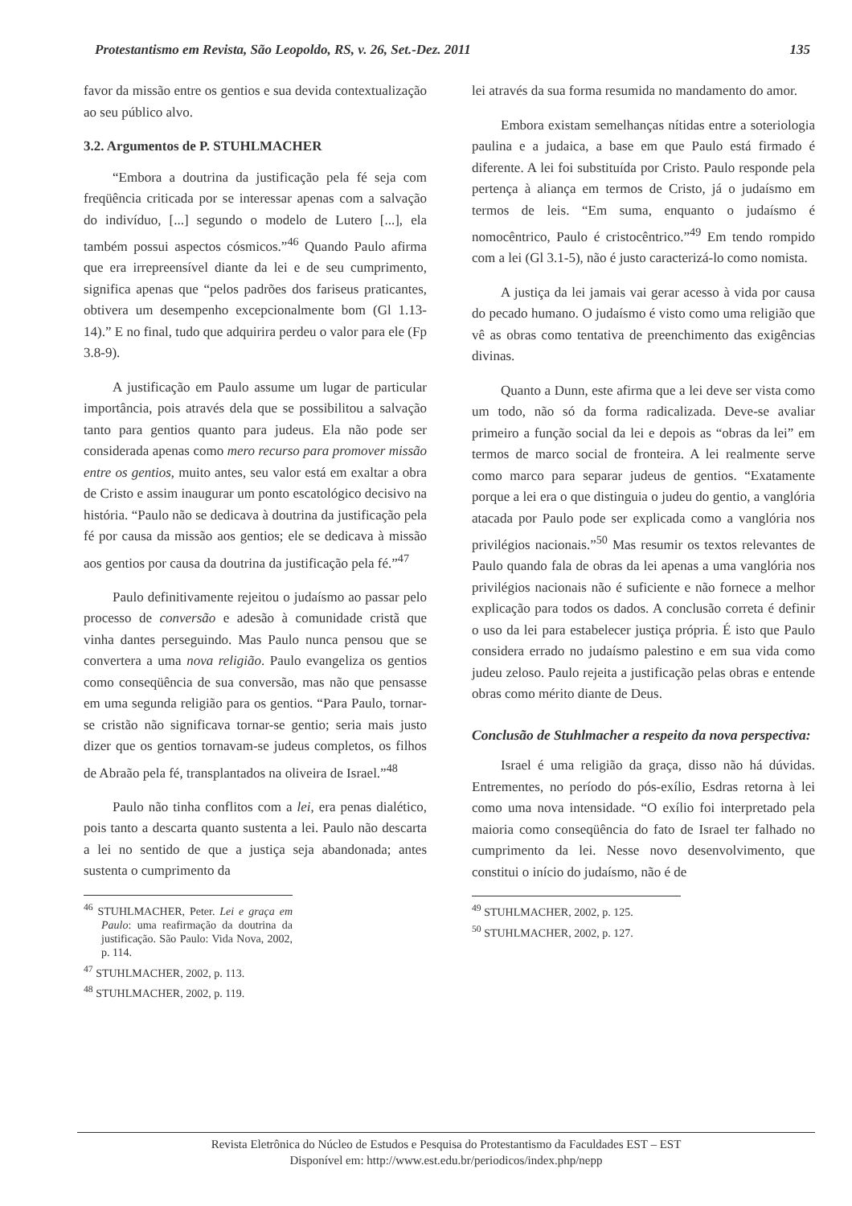Protestantismo em Revista, São Leopoldo, RS, v. 26, Set.-Dez. 2011 135
favor da missão entre os gentios e sua devida contextualização ao seu público alvo.
3.2. Argumentos de P. STUHLMACHER
“Embora a doutrina da justificação pela fé seja com freqüência criticada por se interessar apenas com a salvação do indivíduo, [...] segundo o modelo de Lutero [...], ela também possui aspectos cósmicos.”<sup>46</sup> Quando Paulo afirma que era irrepreensível diante da lei e de seu cumprimento, significa apenas que “pelos padrões dos fariseus praticantes, obtivera um desempenho excepcionalmente bom (Gl 1.13-14).” E no final, tudo que adquirira perdeu o valor para ele (Fp 3.8-9).
A justificação em Paulo assume um lugar de particular importância, pois através dela que se possibilitou a salvação tanto para gentios quanto para judeus. Ela não pode ser considerada apenas como mero recurso para promover missão entre os gentios, muito antes, seu valor está em exaltar a obra de Cristo e assim inaugurar um ponto escatológico decisivo na história. “Paulo não se dedicava à doutrina da justificação pela fé por causa da missão aos gentios; ele se dedicava à missão aos gentios por causa da doutrina da justificação pela fé.”<sup>47</sup>
Paulo definitivamente rejeitou o judaísmo ao passar pelo processo de conversão e adesão à comunidade cristã que vinha dantes perseguindo. Mas Paulo nunca pensou que se convertera a uma nova religião. Paulo evangeliza os gentios como conseqüência de sua conversão, mas não que pensasse em uma segunda religião para os gentios. “Para Paulo, tornar-se cristão não significava tornar-se gentio; seria mais justo dizer que os gentios tornavam-se judeus completos, os filhos de Abraão pela fé, transplantados na oliveira de Israel.”<sup>48</sup>
Paulo não tinha conflitos com a lei, era penas dialético, pois tanto a descarta quanto sustenta a lei. Paulo não descarta a lei no sentido de que a justiça seja abandonada; antes sustenta o cumprimento da
<sup>46</sup> STUHLMACHER, Peter. Lei e graça em Paulo: uma reafirmação da doutrina da justificação. São Paulo: Vida Nova, 2002, p. 114.
<sup>47</sup> STUHLMACHER, 2002, p. 113.
<sup>48</sup> STUHLMACHER, 2002, p. 119.
lei através da sua forma resumida no mandamento do amor.
Embora existam semelhanças nítidas entre a soteriologia paulina e a judaica, a base em que Paulo está firmado é diferente. A lei foi substituída por Cristo. Paulo responde pela pertença à aliança em termos de Cristo, já o judaísmo em termos de leis. “Em suma, enquanto o judaísmo é nomocêntrico, Paulo é cristocêntrico.”<sup>49</sup> Em tendo rompido com a lei (Gl 3.1-5), não é justo caracterizá-lo como nomista.
A justiça da lei jamais vai gerar acesso à vida por causa do pecado humano. O judaísmo é visto como uma religião que vê as obras como tentativa de preenchimento das exigências divinas.
Quanto a Dunn, este afirma que a lei deve ser vista como um todo, não só da forma radicalizada. Deve-se avaliar primeiro a função social da lei e depois as “obras da lei” em termos de marco social de fronteira. A lei realmente serve como marco para separar judeus de gentios. “Exatamente porque a lei era o que distinguia o judeu do gentio, a vanglória atacada por Paulo pode ser explicada como a vanglória nos privilégios nacionais.”<sup>50</sup> Mas resumir os textos relevantes de Paulo quando fala de obras da lei apenas a uma vanglória nos privilégios nacionais não é suficiente e não fornece a melhor explicação para todos os dados. A conclusão correta é definir o uso da lei para estabelecer justiça própria. É isto que Paulo considera errado no judaísmo palestino e em sua vida como judeu zeloso. Paulo rejeita a justificação pelas obras e entende obras como mérito diante de Deus.
Conclusão de Stuhlmacher a respeito da nova perspectiva:
Israel é uma religião da graça, disso não há dúvidas. Entrementes, no período do pós-exílio, Esdras retorna à lei como uma nova intensidade. “O exílio foi interpretado pela maioria como conseqüência do fato de Israel ter falhado no cumprimento da lei. Nesse novo desenvolvimento, que constitui o início do judaísmo, não é de
<sup>49</sup> STUHLMACHER, 2002, p. 125.
<sup>50</sup> STUHLMACHER, 2002, p. 127.
Revista Eletrônica do Núcleo de Estudos e Pesquisa do Protestantismo da Faculdades EST – EST
Disponível em: http://www.est.edu.br/periodicos/index.php/nepp